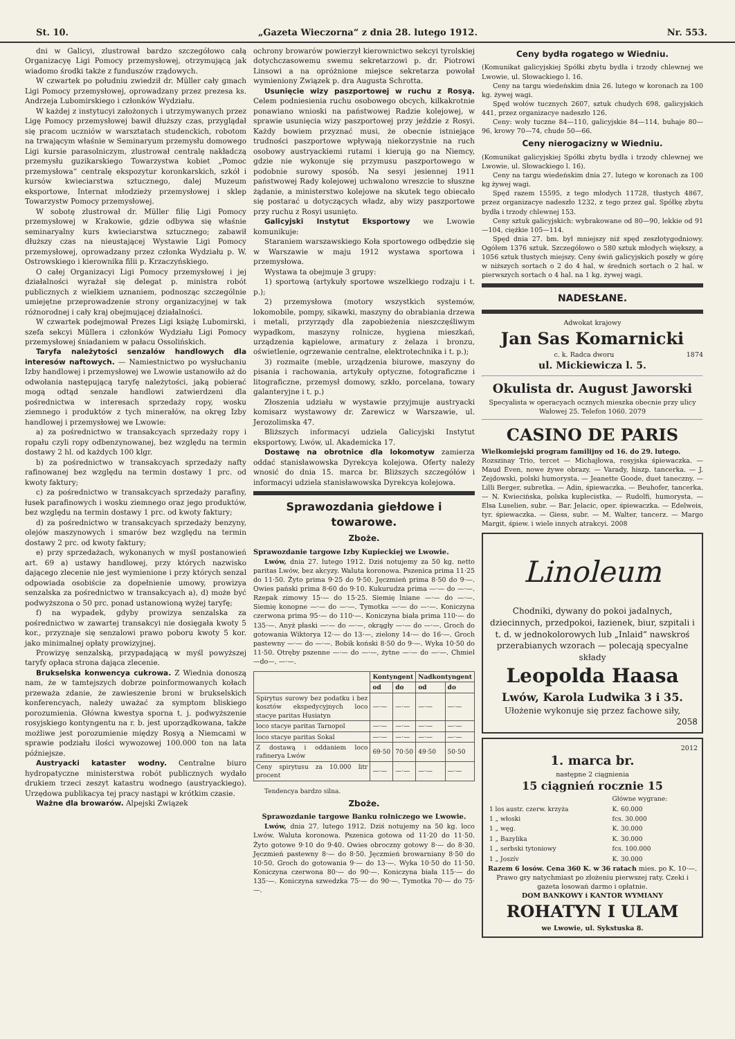St. 10. „Gazeta Wieczorna“ z dnia 28. lutego 1912. Nr. 553.
dni w Galicyi, zlustrował bardzo szczegółowo całą Organizacyę Ligi Pomocy przemysłowej, otrzymującą jak wiadomo środki także z funduszów rządowych.
W czwartek po południu zwiedził dr. Müller cały gmach Ligi Pomocy przemysłowej, oprowadzany przez prezesa ks. Andrzeja Lubomirskiego i członków Wydziału.
W każdej z instytucyi założonych i utrzymywanych przez Ligę Pomocy przemysłowej bawił dłuższy czas, przyglądał się pracom uczniów w warsztatach studenckich, robotom na trwającym właśnie w Seminaryum przemysłu domowego Ligi kursie parasolniczym, zlustrował centralę nakładczą przemysłu guzikarskiego Towarzystwa kobiet „Pomoc przemysłowa“ centralę ekspozytur koronkarskich, szkół i kursów kwieciarstwa sztucznego, dalej Muzeum eksportowe, Internat młodzieży przemysłowej i sklep Towarzystw Pomocy przemysłowej.
W sobotę zlustrował dr. Müller filię Ligi Pomocy przemysłowej w Krakowie, gdzie odbywa się właśnie seminaryalny kurs kwieciarstwa sztucznego; zabawił dłuższy czas na nieustającej Wystawie Ligi Pomocy przemysłowej, oprowadzany przez członka Wydziału p. W. Ostrowskiego i kierownika filii p. Krzaczyńskiego.
O całej Organizacyi Ligi Pomocy przemysłowej i jej działalności wyrażał się delegat p. ministra robót publicznych z wielkiem uznaniem, podnosząc szczególnie umiejętne przeprowadzenie strony organizacyjnej w tak różnorodnej i cały kraj obejmującej działalności.
W czwartek podejmował Prezes Ligi książę Lubomirski, szefa sekcyi Müllera i członków Wydziału Ligi Pomocy przemysłowej śniadaniem w pałacu Ossolińskich.
Taryfa należytości senzalów handlowych dla interesów naftowych. — Namiestnictwo po wysłuchaniu Izby handlowej i przemysłowej we Lwowie ustanowiło aż do odwołania następującą taryfę należytości, jaką pobierać mogą odtąd senzale handlowi zatwierdzeni dla pośrednictwa w interesach sprzedaży ropy, wosku ziemnego i produktów z tych minerałów, na okręg Izby handlowej i przemysłowej we Lwowie:
a) za pośrednictwo w transakcyach sprzedaży ropy i ropału czyli ropy odbenzynowanej, bez względu na termin dostawy 2 hl. od każdych 100 klgr.
b) za pośrednictwo w transakcyach sprzedaży nafty rafinowanej bez względu na termin dostawy 1 prc. od kwoty faktury;
c) za pośrednictwo w transakcyach sprzedaży parafiny, łusek parafinowych i wosku ziemnego oraz jego produktów, bez względu na termin dostawy 1 prc. od kwoty faktury;
d) za pośrednictwo w transakcyach sprzedaży benzyny, olejów maszynowych i smarów bez względu na termin dostawy 2 prc. od kwoty faktury;
e) przy sprzedażach, wykonanych w myśl postanowień art. 69 a) ustawy handlowej, przy których nazwisko dającego zlecenie nie jest wymienione i przy których senzal odpowiada osobiście za dopełnienie umowy, prowizya senzalska za pośrednictwo w transakcyach a), d) może być podwyższona o 50 prc. ponad ustanowioną wyżej taryfę;
f) na wypadek, gdyby prowizya senzalska za pośrednictwo w zawartej transakcyi nie dosięgała kwoty 5 kor., przyznaje się senzalowi prawo poboru kwoty 5 kor. jako minimalnej opłaty prowizyjnej.
Prowizyę senzalską, przypadającą w myśl powyższej taryfy opłaca strona dająca zlecenie.
Brukselska konwencya cukrowa. Z Wiednia donoszą nam, że w tamtejszych dobrze poinformowanych kołach przeważa zdanie, że zawieszenie broni w brukselskich konferencyach, należy uważać za symptom bliskiego porozumienia. Główna kwestya sporna t. j. podwyższenie rosyjskiego kontyngentu na r. b. jest uporządkowana, także możliwe jest porozumienie między Rosyą a Niemcami w sprawie podziału ilości wywozowej 100.000 ton na lata późniejsze.
Austryacki kataster wodny. Centralne biuro hydropatyczne ministerstwa robót publicznych wydało drukiem trzeci zeszyt katastru wodnego (austryackiego). Urzędowa publikacya tej pracy nastąpi w krótkim czasie.
Ważne dla browarów. Alpejski Związek
ochrony browarów powierzył kierownictwo sekcyi tyrolskiej dotychczasowemu swemu sekretarzowi p. dr. Piotrowi Linsowi a na opróżnione miejsce sekretarza powołał wymieniony Związek p. dra Augusta Schrotta.
Usunięcie wizy paszportowej w ruchu z Rosyą. Celem podniesienia ruchu osobowego obcych, kilkakrotnie ponawiano wnioski na państwowej Radzie kolejowej, w sprawie usunięcia wizy paszportowej przy jeździe z Rosyi. Każdy bowiem przyznać musi, że obecnie istniejące trudności paszportowe wpływają niekorzystnie na ruch osobowy austryackiemi rutami i kierują go na Niemcy, gdzie nie wykonuje się przymusu paszportowego w podobnie surowy sposób. Na sesyi jesiennej 1911 państwowej Rady kolejowej uchwalono wreszcie to słuszne żądanie, a ministerstwo kolejowe na skutek tego obiecało się postarać u dotyczących władz, aby wizy paszportowe przy ruchu z Rosyi usunięto.
Galicyjski Instytut Eksportowy we Lwowie komunikuje:
Staraniem warszawskiego Koła sportowego odbędzie się w Warszawie w maju 1912 wystawa sportowa i przemysłowa.
Wystawa ta obejmuje 3 grupy:
1) sportową (artykuły sportowe wszelkiego rodzaju i t. p.);
2) przemysłowa (motory wszystkich systemów, lokomobile, pompy, sikawki, maszyny do obrabiania drzewa i metali, przyrządy dla zapobieżenia nieszczęśliwym wypadkom, maszyny rolnicze, hygiena mieszkań, urządzenia kąpielowe, armatury z żelaza i bronzu, oświetlenie, ogrzewanie centralne, elektrotechnika i t. p.);
3) rozmaite (meble, urządzenia biurowe, maszyny do pisania i rachowania, artykuły optyczne, fotograficzne i litograficzne, przemysł domowy, szkło, porcelana, towary galanteryjne i t. p.)
Złoszenia udziału w wystawie przyjmuje austryacki komisarz wystawowy dr. Zarewicz w Warszawie, ul. Jerozolimska 47.
Bliższych informacyi udziela Galicyjski Instytut eksportowy, Lwów, ul. Akademicka 17.
Dostawę na obrotnice dla lokomotyw zamierza oddać stanisławowska Dyrekcya kolejowa. Oferty należy wnosić do dnia 15. marca br. Bliższych szczegółów i informacyi udziela stanisławowska Dyrekcya kolejowa.
Sprawozdania giełdowe i towarowe.
Zboże.
Sprawozdanie targowe Izby Kupieckiej we Lwowie.
Lwów, dnia 27. lutego 1912. Dziś notujemy za 50 kg. netto paritas Lwów, bez akcyzy. Waluta koronowa. Pszenica prima 11·25 do 11·50. Żyto prima 9·25 do 9·50. Jęczmień prima 8·50 do 9·—. Owies pański prima 8·60 do 9·10. Kukurudza prima —·— do —·—. Rzepak zimowy 15·— do 15·25. Siemię lniane —·— do —·—. Siemię konopne —·— do —·—. Tymotka —·— do —·—. Koniczyna czerwona prima 95·— do 110·—. Koniczyna biała prima 110·— do 135·—. Anyż płaski —·— do —·—, okrągły —·— do —·—. Groch do gotowania Wiktorya 12·— do 13·—, zielony 14·— do 16·—. Groch pastewny —·— do —·—. Bobik koński 8·50 do 9·—. Wyka 10·50 do 11·50. Otręby pszenne —·— do —·—, żytne —·— do —·—. Chmiel —do—, —·—.
| | Kontyngent | | Nadkontyngent | |
| --- | --- | --- | --- | --- |
| | od | do | od | do |
| Spirytus surowy bez podatku i bez kosztów ekspedycyjnych loco stacye paritas Husiatyn | —·— | —·— | —·— | —·— |
| loco stacye paritas Tarnopol | —·— | —·— | —·— | —·— |
| loco stacye paritas Sokal | —·— | —·— | —·— | —·— |
| Z dostawą i oddaniem loco rafinerya Lwów | 69·50 | 70·50 | 49·50 | 50·50 |
| Ceny spirytusu za 10.000 litr procent | —·— | —·— | —·— | —·— |
Tendencya bardzo silna.
Zboże.
Sprawozdanie targowe Banku rolniczego we Lwowie.
Lwów, dnia 27. lutego 1912. Dziś notujemy na 50 kg. loco Lwów. Waluta koronowa. Pszenica gotowa od 11·20 do 11·50. Żyto gotowe 9·10 do 9·40. Owies obroczny gotowy 8·— do 8·30. Jęczmień pastewny 8·— do 8·50. Jęczmień browarniany 8·50 do 10·50. Groch do gotowania 9·— do 13·—. Wyka 10·50 do 11·50. Koniczyna czerwona 80·— do 90·—. Koniczyna biała 115·— do 135·—. Koniczyna szwedzka 75·— do 90·—. Tymotka 70·— do 75·—.
Ceny bydła rogatego w Wiedniu.
(Komunikat galicyjskiej Spółki zbytu bydła i trzody chlewnej we Lwowie, ul. Słowackiego l. 16.
Ceny na targu wiedeńskim dnia 26. lutego w koronach za 100 kg. żywej wagi.
Spęd wołów tucznych 2607, sztuk chudych 698, galicyjskich 441, przez organizacye nadeszło 126.
Ceny: woły tuczne 84—110, galicyjskie 84—114, buhaje 80—96, krowy 70—74, chude 50—66.
Ceny nierogacizny w Wiedniu.
(Komunikat galicyjskiej Spółki zbytu bydła i trzody chlewnej we Lwowie, ul. Słowackiego l. 16).
Ceny na targu wiedeńskim dnia 27. lutego w koronach za 100 kg żywej wagi.
Spęd razem 15595, z tego młodych 11728, tłustych 4867, przez organizacye nadeszło 1232, z tego przez gal. Spółkę zbytu bydła i trzody chlewnej 153.
Ceny sztuk galicyjskich: wybrakowane od 80—90, lekkie od 91—104, ciężkie 105—114.
Spęd dnia 27. bm. był mniejszy niż spęd zeszłotygodniowy. Ogółem 1376 sztuk. Szczegółowo o 580 sztuk młodych większy, a 1056 sztuk tłustych miejszy. Ceny świń galicyjskich poszły w górę w niższych sortach o 2 do 4 hal, w średnich sortach o 2 hal. w pierwszych sortach o 4 hal. na 1 kg. żywej wagi.
NADESŁANE.
Adwokat krajowy
Jan Sas Komarnicki
c. k. Radca dworu 1874
ul. Mickiewicza l. 5.
Okulista dr. August Jaworski
Specyalista w operacyach ocznych mieszka obecnie przy ulicy Wałowej 25. Telefon 1060. 2079
CASINO DE PARIS
Wielkomiejski program familijny od 16. do 29. lutego.
Rozszinay Trio, tercet — Michajłowa, rosyjska śpiewaczka. — Maud Even, nowe żywe obrazy. — Varady, hiszp. tancerka. — J. Zejdowski, polski humorysta. — Jeanette Goode, duet taneczny. — Lilli Berger, subretka. — Adin, śpiewaczka. — Beuhofer, tancerka. — N. Kwiecińska, polska kuplecistka. — Rudolfi, humorysta. — Elsa Luselien, subr. — Bar. Jelacic, oper. śpiewaczka. — Edelweis, tyr. śpiewaczka. — Giess, subr. — M. Walter, tancerz. — Margo Margit, śpiew. i wiele innych atrakcyi. 2008
Linoleum
Chodniki, dywany do pokoi jadalnych, dziecinnych, przedpokoi, łazienek, biur, szpitali i t. d. w jednokolorowych lub „Inlaid“ nawskroś przerabianych wzorach — polecają specyalne składy
Leopolda Haasa
Lwów, Karola Ludwika 3 i 35.
Ułożenie wykonuje się przez fachowe siły,
2058
2012
1. marca br.
następne 2 ciągnienia
15 ciągnień rocznie 15
| | Główne wygrane: |
| 1 los austr. czerw. krzyża | K. 60.000 |
| 1 „ włoski | fcs. 30.000 |
| 1 „ węg. | K. 30.000 |
| 1 „ Bazylika | K. 30.000 |
| 1 „ serbski tytoniowy | fcs. 100.000 |
| 1 „ Joszív | K. 30.000 |
Razem 6 losów. Cena 360 K. w 36 ratach mies. po K. 10·—. Prawo gry natychmiast po złożeniu pierwszej raty. Czeki i gazeta losowań darmo i opłatnie.
DOM BANKOWY i KANTOR WYMIANY
ROHATYN I ULAM
we Lwowie, ul. Sykstuska 8.